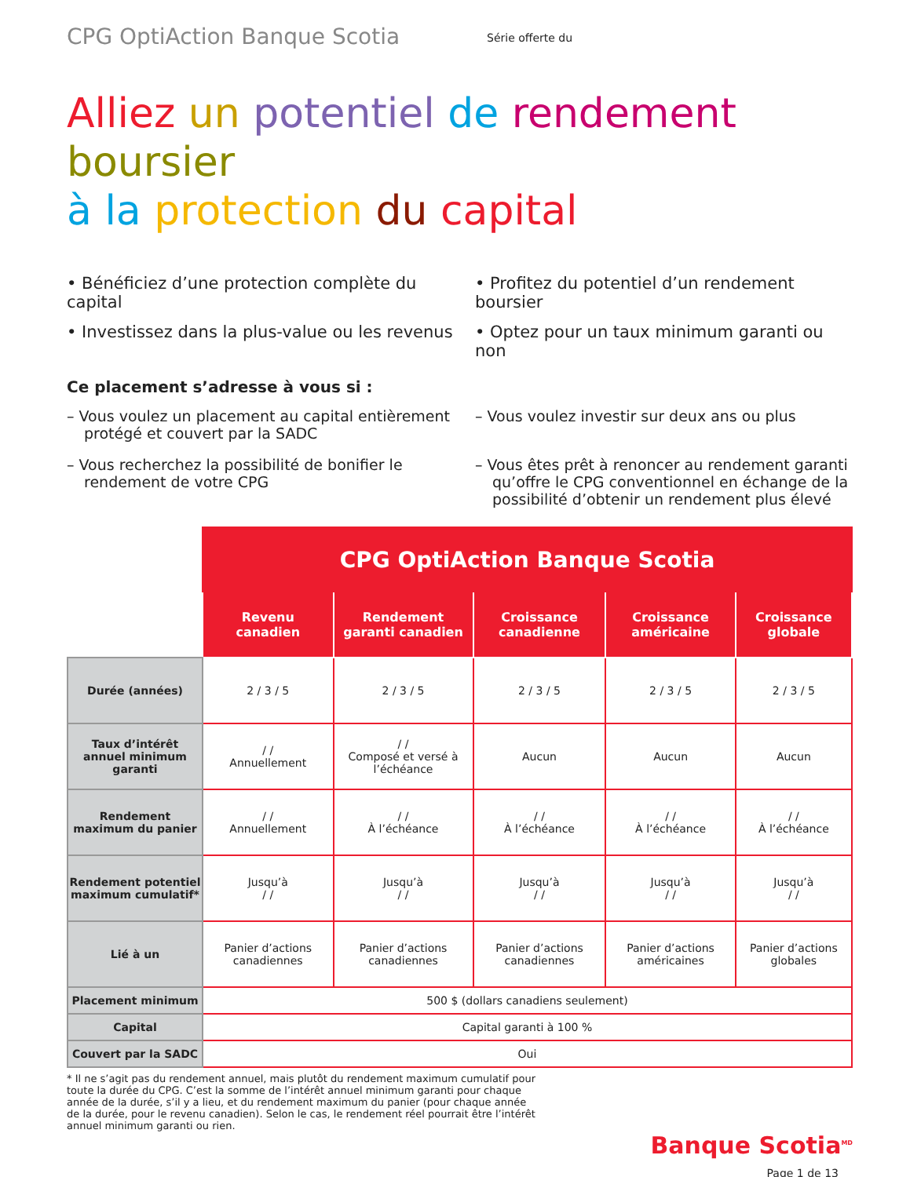CPG OptiAction Banque Scotia
Série offerte du
Alliez un potentiel de rendement boursier
à la protection du capital
• Bénéficiez d’une protection complète du capital
• Profitez du potentiel d’un rendement boursier
• Investissez dans la plus-value ou les revenus
• Optez pour un taux minimum garanti ou non
Ce placement s’adresse à vous si :
– Vous voulez un placement au capital entièrement protégé et couvert par la SADC
– Vous voulez investir sur deux ans ou plus
– Vous recherchez la possibilité de bonifier le rendement de votre CPG
– Vous êtes prêt à renoncer au rendement garanti qu’offre le CPG conventionnel en échange de la possibilité d’obtenir un rendement plus élevé
| | CPG OptiAction Banque Scotia | | | | |
| | Revenu canadien | Rendement garanti canadien | Croissance canadienne | Croissance américaine | Croissance globale |
| Durée (années) | 2 / 3 / 5 | 2 / 3 / 5 | 2 / 3 / 5 | 2 / 3 / 5 | 2 / 3 / 5 |
| Taux d’intérêt annuel minimum garanti | / / Annuellement | / / Composé et versé à l’échéance | Aucun | Aucun | Aucun |
| Rendement maximum du panier | / / Annuellement | / / À l’échéance | / / À l’échéance | / / À l’échéance | / / À l’échéance |
| Rendement potentiel maximum cumulatif* | Jusqu’à / / | Jusqu’à / / | Jusqu’à / / | Jusqu’à / / | Jusqu’à / / |
| Lié à un | Panier d’actions canadiennes | Panier d’actions canadiennes | Panier d’actions canadiennes | Panier d’actions américaines | Panier d’actions globales |
| Placement minimum | 500 $ (dollars canadiens seulement) | | | | |
| Capital | Capital garanti à 100 % | | | | |
| Couvert par la SADC | Oui | | | | |
* Il ne s’agit pas du rendement annuel, mais plutôt du rendement maximum cumulatif pour toute la durée du CPG. C’est la somme de l’intérêt annuel minimum garanti pour chaque année de la durée, s’il y a lieu, et du rendement maximum du panier (pour chaque année de la durée, pour le revenu canadien). Selon le cas, le rendement réel pourrait être l’intérêt annuel minimum garanti ou rien.
Banque Scotia<sup>MD</sup>
Page 1 de 13